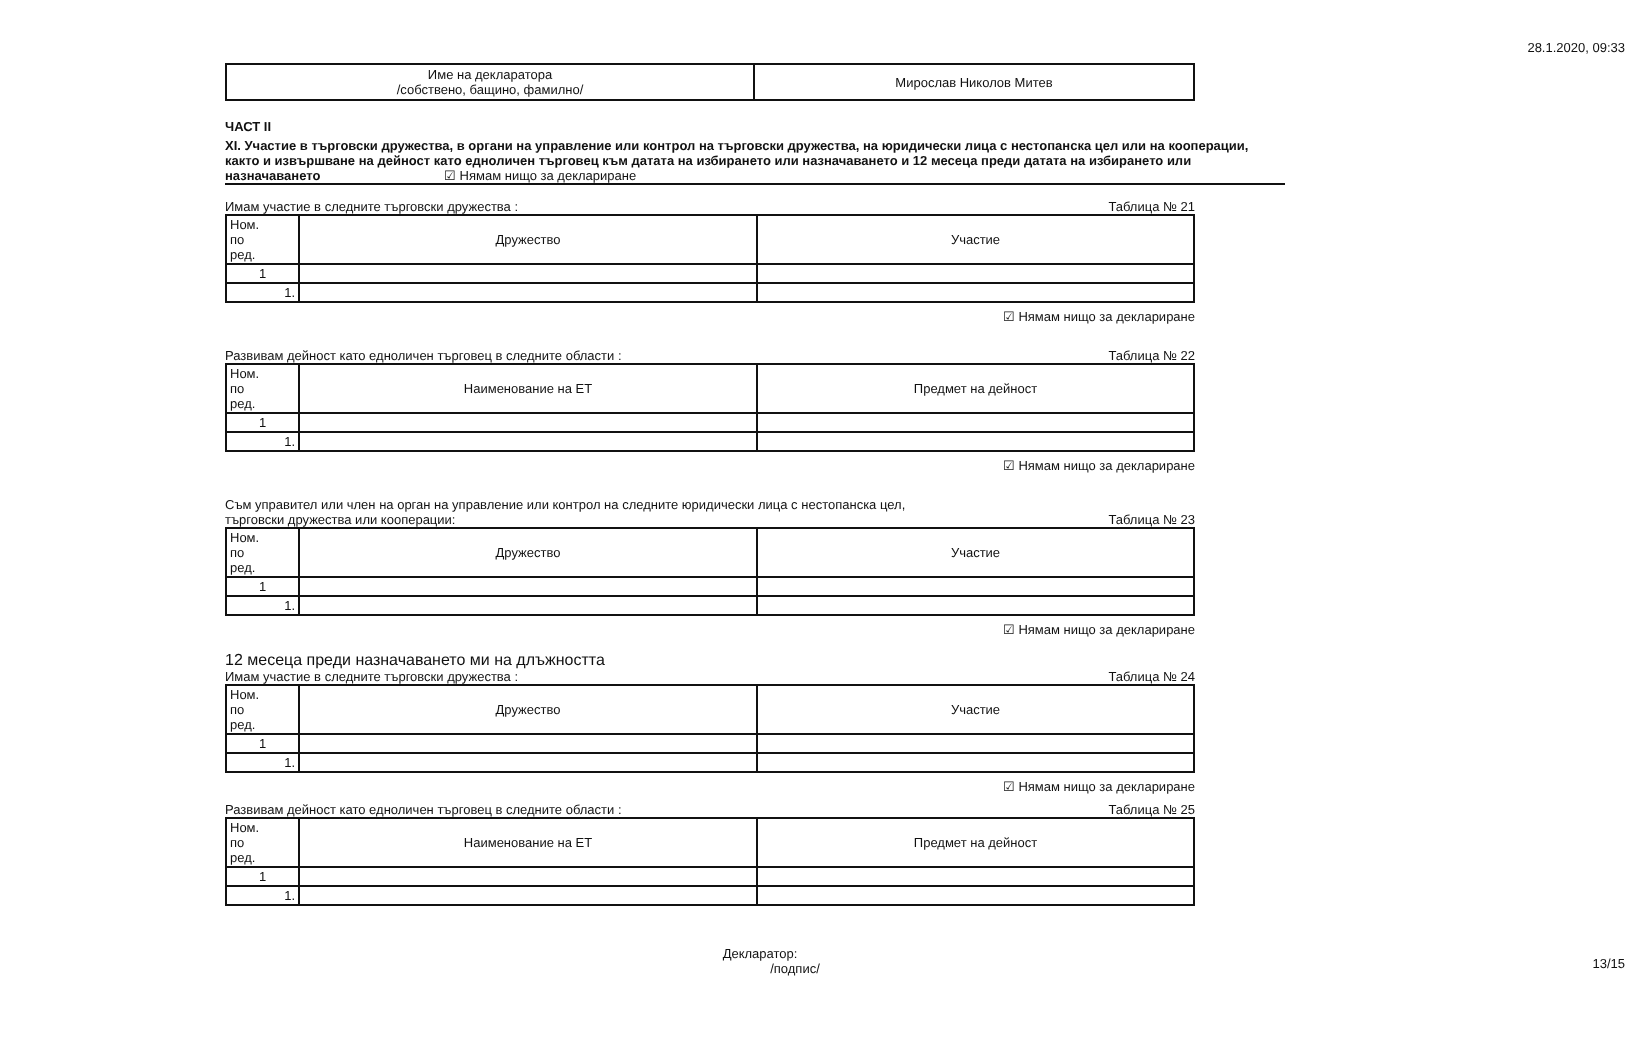28.1.2020, 09:33
| Име на декларатора /собствено, бащино, фамилно/ | Мирослав Николов Митев |
ЧАСТ II
XI. Участие в търговски дружества, в органи на управление или контрол на търговски дружества, на юридически лица с нестопанска цел или на кооперации, както и извършване на дейност като едноличен търговец към датата на избирането или назначаването и 12 месеца преди датата на избирането или назначаването ☑ Нямам нищо за деклариране
Имам участие в следните търговски дружества : Таблица № 21
| Ном. по ред. | Дружество | Участие |
| --- | --- | --- |
| 1 | | |
| 1. | | |
☑ Нямам нищо за деклариране
Развивам дейност като едноличен търговец в следните области : Таблица № 22
| Ном. по ред. | Наименование на ЕТ | Предмет на дейност |
| --- | --- | --- |
| 1 | | |
| 1. | | |
☑ Нямам нищо за деклариране
Съм управител или член на орган на управление или контрол на следните юридически лица с нестопанска цел,
търговски дружества или кооперации: Таблица № 23
| Ном. по ред. | Дружество | Участие |
| --- | --- | --- |
| 1 | | |
| 1. | | |
☑ Нямам нищо за деклариране
12 месеца преди назначаването ми на длъжността
Имам участие в следните търговски дружества : Таблица № 24
| Ном. по ред. | Дружество | Участие |
| --- | --- | --- |
| 1 | | |
| 1. | | |
☑ Нямам нищо за деклариране
Развивам дейност като едноличен търговец в следните области : Таблица № 25
| Ном. по ред. | Наименование на ЕТ | Предмет на дейност |
| --- | --- | --- |
| 1 | | |
| 1. | | |
Декларатор:
/подпис/
13/15